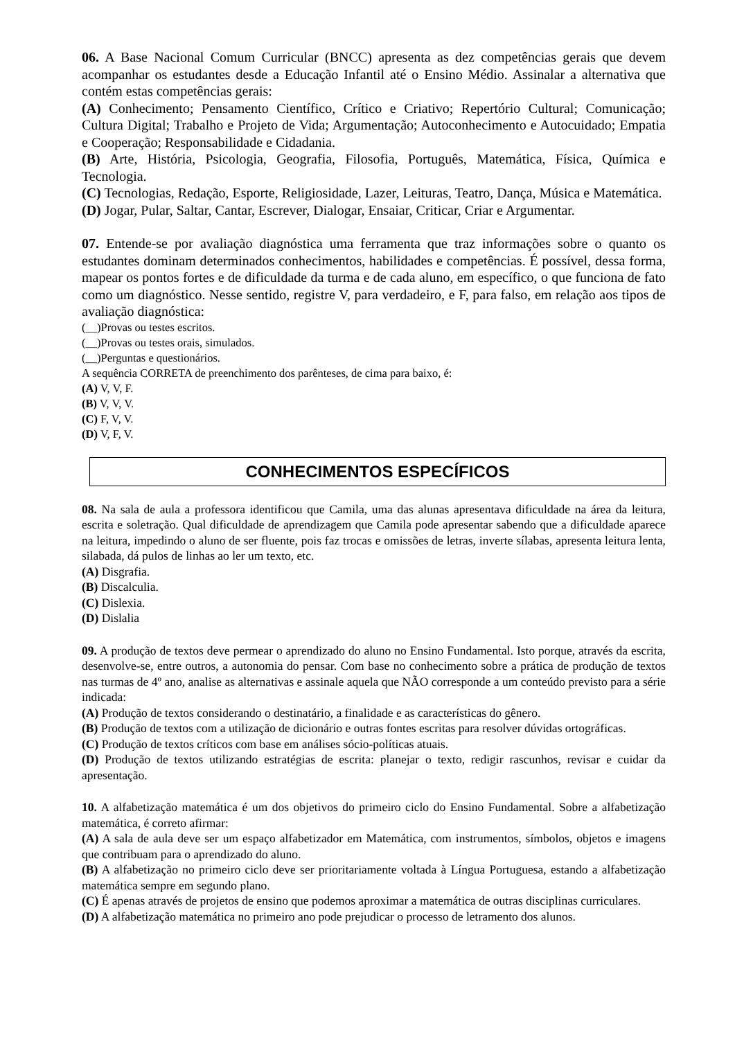06. A Base Nacional Comum Curricular (BNCC) apresenta as dez competências gerais que devem acompanhar os estudantes desde a Educação Infantil até o Ensino Médio. Assinalar a alternativa que contém estas competências gerais:
(A) Conhecimento; Pensamento Científico, Crítico e Criativo; Repertório Cultural; Comunicação; Cultura Digital; Trabalho e Projeto de Vida; Argumentação; Autoconhecimento e Autocuidado; Empatia e Cooperação; Responsabilidade e Cidadania.
(B) Arte, História, Psicologia, Geografia, Filosofia, Português, Matemática, Física, Química e Tecnologia.
(C) Tecnologias, Redação, Esporte, Religiosidade, Lazer, Leituras, Teatro, Dança, Música e Matemática.
(D) Jogar, Pular, Saltar, Cantar, Escrever, Dialogar, Ensaiar, Criticar, Criar e Argumentar.
07. Entende-se por avaliação diagnóstica uma ferramenta que traz informações sobre o quanto os estudantes dominam determinados conhecimentos, habilidades e competências. É possível, dessa forma, mapear os pontos fortes e de dificuldade da turma e de cada aluno, em específico, o que funciona de fato como um diagnóstico. Nesse sentido, registre V, para verdadeiro, e F, para falso, em relação aos tipos de avaliação diagnóstica:
(__)Provas ou testes escritos.
(__)Provas ou testes orais, simulados.
(__)Perguntas e questionários.
A sequência CORRETA de preenchimento dos parênteses, de cima para baixo, é:
(A) V, V, F.
(B) V, V, V.
(C) F, V, V.
(D) V, F, V.
CONHECIMENTOS ESPECÍFICOS
08. Na sala de aula a professora identificou que Camila, uma das alunas apresentava dificuldade na área da leitura, escrita e soletração. Qual dificuldade de aprendizagem que Camila pode apresentar sabendo que a dificuldade aparece na leitura, impedindo o aluno de ser fluente, pois faz trocas e omissões de letras, inverte sílabas, apresenta leitura lenta, silabada, dá pulos de linhas ao ler um texto, etc.
(A) Disgrafia.
(B) Discalculia.
(C) Dislexia.
(D) Dislalia
09. A produção de textos deve permear o aprendizado do aluno no Ensino Fundamental. Isto porque, através da escrita, desenvolve-se, entre outros, a autonomia do pensar. Com base no conhecimento sobre a prática de produção de textos nas turmas de 4º ano, analise as alternativas e assinale aquela que NÃO corresponde a um conteúdo previsto para a série indicada:
(A) Produção de textos considerando o destinatário, a finalidade e as características do gênero.
(B) Produção de textos com a utilização de dicionário e outras fontes escritas para resolver dúvidas ortográficas.
(C) Produção de textos críticos com base em análises sócio-políticas atuais.
(D) Produção de textos utilizando estratégias de escrita: planejar o texto, redigir rascunhos, revisar e cuidar da apresentação.
10. A alfabetização matemática é um dos objetivos do primeiro ciclo do Ensino Fundamental. Sobre a alfabetização matemática, é correto afirmar:
(A) A sala de aula deve ser um espaço alfabetizador em Matemática, com instrumentos, símbolos, objetos e imagens que contribuam para o aprendizado do aluno.
(B) A alfabetização no primeiro ciclo deve ser prioritariamente voltada à Língua Portuguesa, estando a alfabetização matemática sempre em segundo plano.
(C) É apenas através de projetos de ensino que podemos aproximar a matemática de outras disciplinas curriculares.
(D) A alfabetização matemática no primeiro ano pode prejudicar o processo de letramento dos alunos.